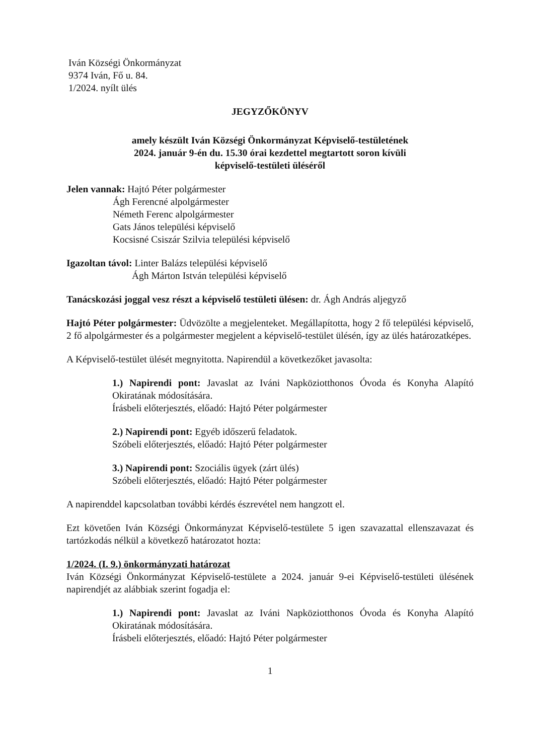Iván Községi Önkormányzat
9374 Iván, Fő u. 84.
1/2024. nyílt ülés
JEGYZŐKÖNYV
amely készült Iván Községi Önkormányzat Képviselő-testületének
2024. január 9-én du. 15.30 órai kezdettel megtartott soron kívüli
képviselő-testületi üléséről
Jelen vannak: Hajtó Péter polgármester
Ágh Ferencné alpolgármester
Németh Ferenc alpolgármester
Gats János települési képviselő
Kocsisné Csiszár Szilvia települési képviselő
Igazoltan távol: Linter Balázs települési képviselő
Ágh Márton István települési képviselő
Tanácskozási joggal vesz részt a képviselő testületi ülésen: dr. Ágh András aljegyző
Hajtó Péter polgármester: Üdvözölte a megjelenteket. Megállapította, hogy 2 fő települési képviselő, 2 fő alpolgármester és a polgármester megjelent a képviselő-testület ülésén, így az ülés határozatképes.
A Képviselő-testület ülését megnyitotta. Napirendül a következőket javasolta:
1.) Napirendi pont: Javaslat az Iváni Napköziotthonos Óvoda és Konyha Alapító Okiratának módosítására.
Írásbeli előterjesztés, előadó: Hajtó Péter polgármester
2.) Napirendi pont: Egyéb időszerű feladatok.
Szóbeli előterjesztés, előadó: Hajtó Péter polgármester
3.) Napirendi pont: Szociális ügyek (zárt ülés)
Szóbeli előterjesztés, előadó: Hajtó Péter polgármester
A napirenddel kapcsolatban további kérdés észrevétel nem hangzott el.
Ezt követően Iván Községi Önkormányzat Képviselő-testülete 5 igen szavazattal ellenszavazat és tartózkodás nélkül a következő határozatot hozta:
1/2024. (I. 9.) önkormányzati határozat
Iván Községi Önkormányzat Képviselő-testülete a 2024. január 9-ei Képviselő-testületi ülésének napirendjét az alábbiak szerint fogadja el:
1.) Napirendi pont: Javaslat az Iváni Napköziotthonos Óvoda és Konyha Alapító Okiratának módosítására.
Írásbeli előterjesztés, előadó: Hajtó Péter polgármester
1